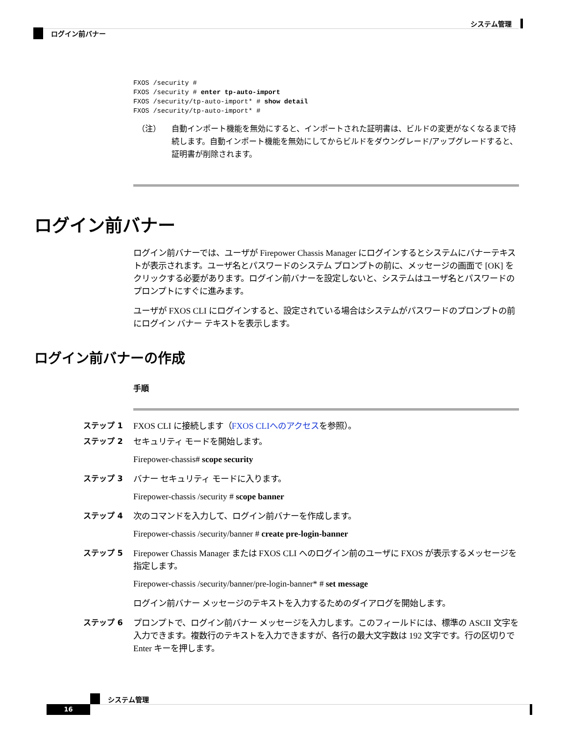システム管理
ログイン前バナー
FXOS /security #
FXOS /security # enter tp-auto-import
FXOS /security/tp-auto-import* # show detail
FXOS /security/tp-auto-import* #
（注） 自動インポート機能を無効にすると、インポートされた証明書は、ビルドの変更がなくなるまで持続します。自動インポート機能を無効にしてからビルドをダウングレード/アップグレードすると、証明書が削除されます。
ログイン前バナー
ログイン前バナーでは、ユーザが Firepower Chassis Manager にログインするとシステムにバナーテキストが表示されます。ユーザ名とパスワードのシステム プロンプトの前に、メッセージの画面で [OK] をクリックする必要があります。ログイン前バナーを設定しないと、システムはユーザ名とパスワードのプロンプトにすぐに進みます。
ユーザが FXOS CLI にログインすると、設定されている場合はシステムがパスワードのプロンプトの前にログイン バナー テキストを表示します。
ログイン前バナーの作成
手順
ステップ 1 FXOS CLI に接続します（FXOS CLIへのアクセスを参照）。
ステップ 2 セキュリティ モードを開始します。
Firepower-chassis# scope security
ステップ 3 バナー セキュリティ モードに入ります。
Firepower-chassis /security # scope banner
ステップ 4 次のコマンドを入力して、ログイン前バナーを作成します。
Firepower-chassis /security/banner # create pre-login-banner
ステップ 5 Firepower Chassis Manager または FXOS CLI へのログイン前のユーザに FXOS が表示するメッセージを指定します。
Firepower-chassis /security/banner/pre-login-banner* # set message
ログイン前バナー メッセージのテキストを入力するためのダイアログを開始します。
ステップ 6 プロンプトで、ログイン前バナー メッセージを入力します。このフィールドには、標準の ASCII 文字を入力できます。複数行のテキストを入力できますが、各行の最大文字数は 192 文字です。行の区切りで Enter キーを押します。
システム管理
16